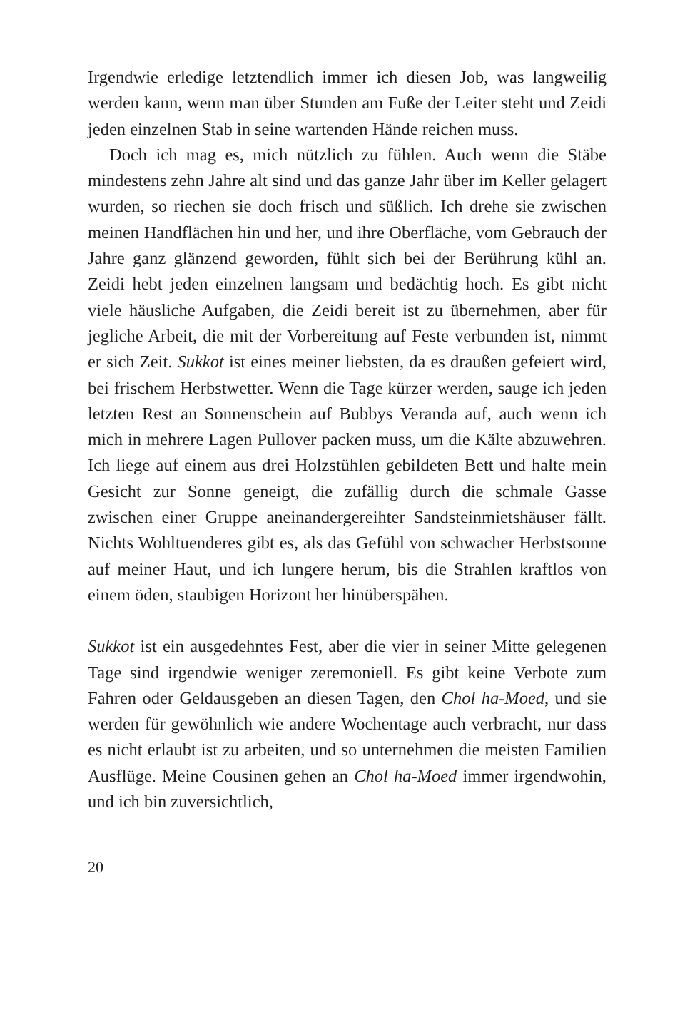Irgendwie erledige letztendlich immer ich diesen Job, was langweilig werden kann, wenn man über Stunden am Fuße der Leiter steht und Zeidi jeden einzelnen Stab in seine wartenden Hände reichen muss.
Doch ich mag es, mich nützlich zu fühlen. Auch wenn die Stäbe mindestens zehn Jahre alt sind und das ganze Jahr über im Keller gelagert wurden, so riechen sie doch frisch und süßlich. Ich drehe sie zwischen meinen Handflächen hin und her, und ihre Oberfläche, vom Gebrauch der Jahre ganz glänzend geworden, fühlt sich bei der Berührung kühl an. Zeidi hebt jeden einzelnen langsam und bedächtig hoch. Es gibt nicht viele häusliche Aufgaben, die Zeidi bereit ist zu übernehmen, aber für jegliche Arbeit, die mit der Vorbereitung auf Feste verbunden ist, nimmt er sich Zeit. Sukkot ist eines meiner liebsten, da es draußen gefeiert wird, bei frischem Herbstwetter. Wenn die Tage kürzer werden, sauge ich jeden letzten Rest an Sonnenschein auf Bubbys Veranda auf, auch wenn ich mich in mehrere Lagen Pullover packen muss, um die Kälte abzuwehren. Ich liege auf einem aus drei Holzstühlen gebildeten Bett und halte mein Gesicht zur Sonne geneigt, die zufällig durch die schmale Gasse zwischen einer Gruppe aneinandergereihter Sandsteinmietshäuser fällt. Nichts Wohltuenderes gibt es, als das Gefühl von schwacher Herbstsonne auf meiner Haut, und ich lungere herum, bis die Strahlen kraftlos von einem öden, staubigen Horizont her hinüberspähen.
Sukkot ist ein ausgedehntes Fest, aber die vier in seiner Mitte gelegenen Tage sind irgendwie weniger zeremoniell. Es gibt keine Verbote zum Fahren oder Geldausgeben an diesen Tagen, den Chol ha-Moed, und sie werden für gewöhnlich wie andere Wochentage auch verbracht, nur dass es nicht erlaubt ist zu arbeiten, und so unternehmen die meisten Familien Ausflüge. Meine Cousinen gehen an Chol ha-Moed immer irgendwohin, und ich bin zuversichtlich,
20